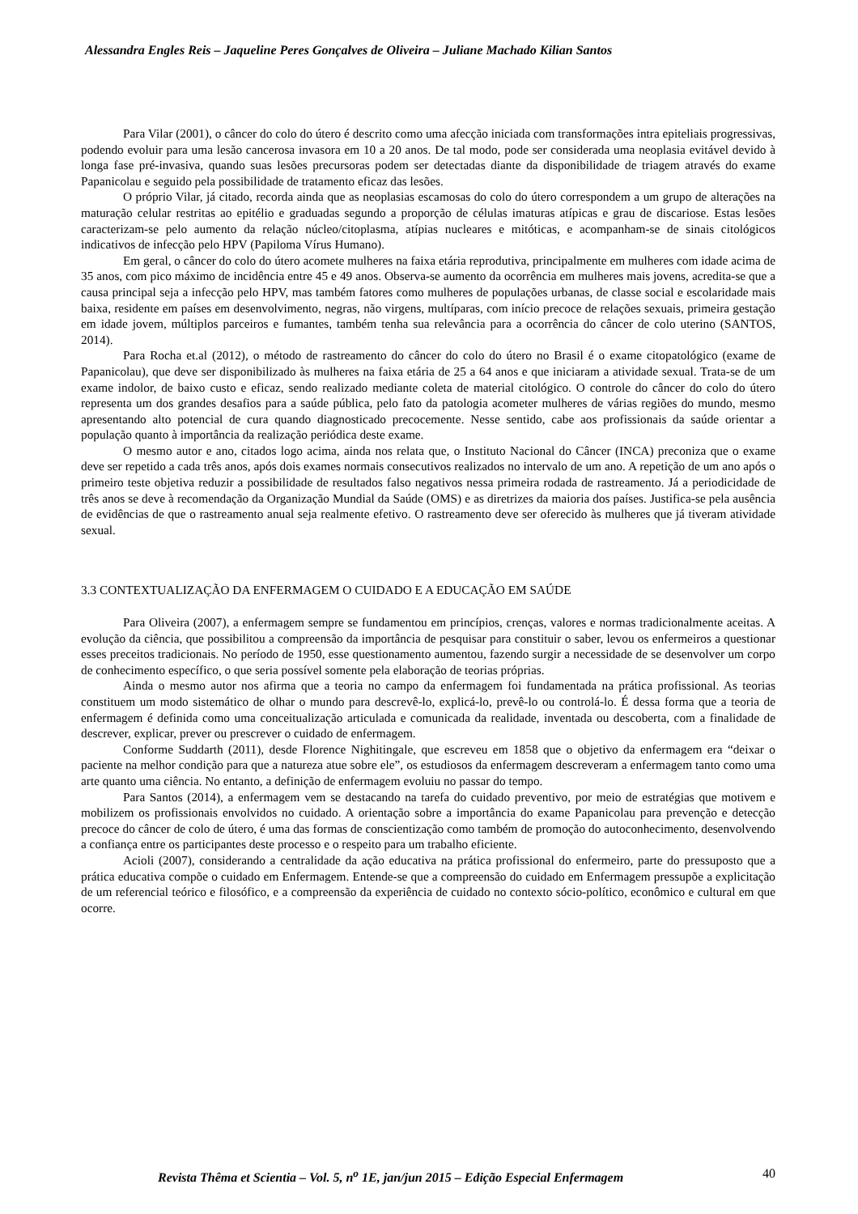Alessandra Engles Reis – Jaqueline Peres Gonçalves de Oliveira – Juliane Machado Kilian Santos
Para Vilar (2001), o câncer do colo do útero é descrito como uma afecção iniciada com transformações intra epiteliais progressivas, podendo evoluir para uma lesão cancerosa invasora em 10 a 20 anos. De tal modo, pode ser considerada uma neoplasia evitável devido à longa fase pré-invasiva, quando suas lesões precursoras podem ser detectadas diante da disponibilidade de triagem através do exame Papanicolau e seguido pela possibilidade de tratamento eficaz das lesões.
O próprio Vilar, já citado, recorda ainda que as neoplasias escamosas do colo do útero correspondem a um grupo de alterações na maturação celular restritas ao epitélio e graduadas segundo a proporção de células imaturas atípicas e grau de discariose. Estas lesões caracterizam-se pelo aumento da relação núcleo/citoplasma, atípias nucleares e mitóticas, e acompanham-se de sinais citológicos indicativos de infecção pelo HPV (Papiloma Vírus Humano).
Em geral, o câncer do colo do útero acomete mulheres na faixa etária reprodutiva, principalmente em mulheres com idade acima de 35 anos, com pico máximo de incidência entre 45 e 49 anos. Observa-se aumento da ocorrência em mulheres mais jovens, acredita-se que a causa principal seja a infecção pelo HPV, mas também fatores como mulheres de populações urbanas, de classe social e escolaridade mais baixa, residente em países em desenvolvimento, negras, não virgens, multíparas, com início precoce de relações sexuais, primeira gestação em idade jovem, múltiplos parceiros e fumantes, também tenha sua relevância para a ocorrência do câncer de colo uterino (SANTOS, 2014).
Para Rocha et.al (2012), o método de rastreamento do câncer do colo do útero no Brasil é o exame citopatológico (exame de Papanicolau), que deve ser disponibilizado às mulheres na faixa etária de 25 a 64 anos e que iniciaram a atividade sexual. Trata-se de um exame indolor, de baixo custo e eficaz, sendo realizado mediante coleta de material citológico. O controle do câncer do colo do útero representa um dos grandes desafios para a saúde pública, pelo fato da patologia acometer mulheres de várias regiões do mundo, mesmo apresentando alto potencial de cura quando diagnosticado precocemente. Nesse sentido, cabe aos profissionais da saúde orientar a população quanto à importância da realização periódica deste exame.
O mesmo autor e ano, citados logo acima, ainda nos relata que, o Instituto Nacional do Câncer (INCA) preconiza que o exame deve ser repetido a cada três anos, após dois exames normais consecutivos realizados no intervalo de um ano. A repetição de um ano após o primeiro teste objetiva reduzir a possibilidade de resultados falso negativos nessa primeira rodada de rastreamento. Já a periodicidade de três anos se deve à recomendação da Organização Mundial da Saúde (OMS) e as diretrizes da maioria dos países. Justifica-se pela ausência de evidências de que o rastreamento anual seja realmente efetivo. O rastreamento deve ser oferecido às mulheres que já tiveram atividade sexual.
3.3 CONTEXTUALIZAÇÃO DA ENFERMAGEM O CUIDADO E A EDUCAÇÃO EM SAÚDE
Para Oliveira (2007), a enfermagem sempre se fundamentou em princípios, crenças, valores e normas tradicionalmente aceitas. A evolução da ciência, que possibilitou a compreensão da importância de pesquisar para constituir o saber, levou os enfermeiros a questionar esses preceitos tradicionais. No período de 1950, esse questionamento aumentou, fazendo surgir a necessidade de se desenvolver um corpo de conhecimento específico, o que seria possível somente pela elaboração de teorias próprias.
Ainda o mesmo autor nos afirma que a teoria no campo da enfermagem foi fundamentada na prática profissional. As teorias constituem um modo sistemático de olhar o mundo para descrevê-lo, explicá-lo, prevê-lo ou controlá-lo. É dessa forma que a teoria de enfermagem é definida como uma conceitualização articulada e comunicada da realidade, inventada ou descoberta, com a finalidade de descrever, explicar, prever ou prescrever o cuidado de enfermagem.
Conforme Suddarth (2011), desde Florence Nighitingale, que escreveu em 1858 que o objetivo da enfermagem era “deixar o paciente na melhor condição para que a natureza atue sobre ele”, os estudiosos da enfermagem descreveram a enfermagem tanto como uma arte quanto uma ciência. No entanto, a definição de enfermagem evoluiu no passar do tempo.
Para Santos (2014), a enfermagem vem se destacando na tarefa do cuidado preventivo, por meio de estratégias que motivem e mobilizem os profissionais envolvidos no cuidado. A orientação sobre a importância do exame Papanicolau para prevenção e detecção precoce do câncer de colo de útero, é uma das formas de conscientização como também de promoção do autoconhecimento, desenvolvendo a confiança entre os participantes deste processo e o respeito para um trabalho eficiente.
Acioli (2007), considerando a centralidade da ação educativa na prática profissional do enfermeiro, parte do pressuposto que a prática educativa compõe o cuidado em Enfermagem. Entende-se que a compreensão do cuidado em Enfermagem pressupõe a explicitação de um referencial teórico e filosófico, e a compreensão da experiência de cuidado no contexto sócio-político, econômico e cultural em que ocorre.
Revista Thêma et Scientia – Vol. 5, n<sup>o</sup> 1E, jan/jun 2015 – Edição Especial Enfermagem 40